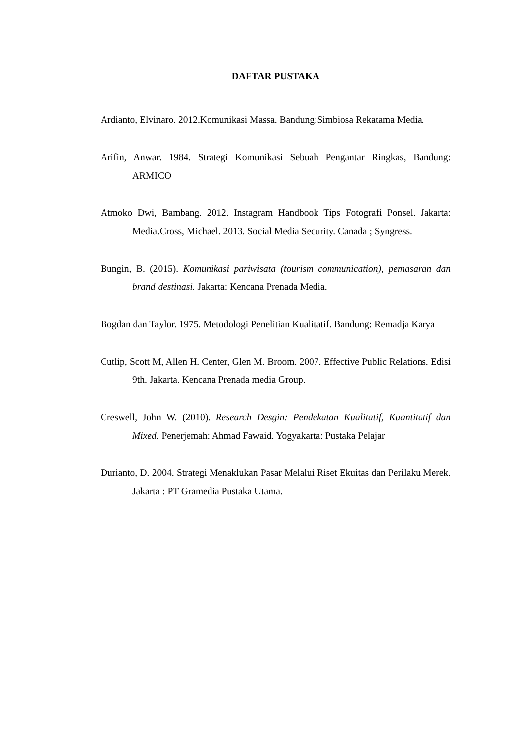DAFTAR PUSTAKA
Ardianto, Elvinaro. 2012.Komunikasi Massa. Bandung:Simbiosa Rekatama Media.
Arifin, Anwar. 1984. Strategi Komunikasi Sebuah Pengantar Ringkas, Bandung: ARMICO
Atmoko Dwi, Bambang. 2012. Instagram Handbook Tips Fotografi Ponsel. Jakarta: Media.Cross, Michael. 2013. Social Media Security. Canada ; Syngress.
Bungin, B. (2015). Komunikasi pariwisata (tourism communication), pemasaran dan brand destinasi. Jakarta: Kencana Prenada Media.
Bogdan dan Taylor. 1975. Metodologi Penelitian Kualitatif. Bandung: Remadja Karya
Cutlip, Scott M, Allen H. Center, Glen M. Broom. 2007. Effective Public Relations. Edisi 9th. Jakarta. Kencana Prenada media Group.
Creswell, John W. (2010). Research Desgin: Pendekatan Kualitatif, Kuantitatif dan Mixed. Penerjemah: Ahmad Fawaid. Yogyakarta: Pustaka Pelajar
Durianto, D. 2004. Strategi Menaklukan Pasar Melalui Riset Ekuitas dan Perilaku Merek. Jakarta : PT Gramedia Pustaka Utama.